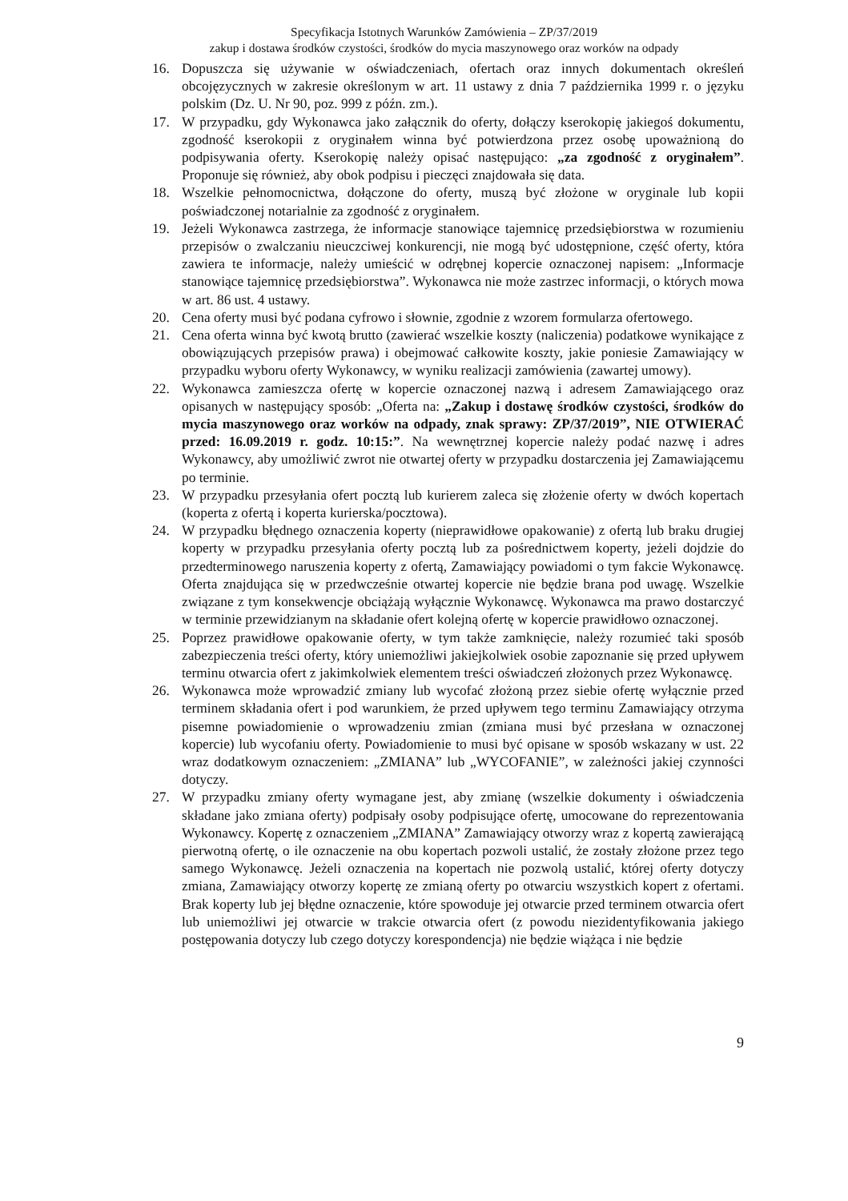Specyfikacja Istotnych Warunków Zamówienia – ZP/37/2019
zakup i dostawa środków czystości, środków do mycia maszynowego oraz worków na odpady
16. Dopuszcza się używanie w oświadczeniach, ofertach oraz innych dokumentach określeń obcojęzycznych w zakresie określonym w art. 11 ustawy z dnia 7 października 1999 r. o języku polskim (Dz. U. Nr 90, poz. 999 z późn. zm.).
17. W przypadku, gdy Wykonawca jako załącznik do oferty, dołączy kserokopię jakiegoś dokumentu, zgodność kserokopii z oryginałem winna być potwierdzona przez osobę upoważnioną do podpisywania oferty. Kserokopię należy opisać następująco: „za zgodność z oryginałem”. Proponuje się również, aby obok podpisu i pieczęci znajdowała się data.
18. Wszelkie pełnomocnictwa, dołączone do oferty, muszą być złożone w oryginale lub kopii poświadczonej notarialnie za zgodność z oryginałem.
19. Jeżeli Wykonawca zastrzega, że informacje stanowiące tajemnicę przedsiębiorstwa w rozumieniu przepisów o zwalczaniu nieuczciwej konkurencji, nie mogą być udostępnione, część oferty, która zawiera te informacje, należy umieścić w odrębnej kopercie oznaczonej napisem: „Informacje stanowiące tajemnicę przedsiębiorstwa”. Wykonawca nie może zastrzec informacji, o których mowa w art. 86 ust. 4 ustawy.
20. Cena oferty musi być podana cyfrowo i słownie, zgodnie z wzorem formularza ofertowego.
21. Cena oferta winna być kwotą brutto (zawierać wszelkie koszty (naliczenia) podatkowe wynikające z obowiązujących przepisów prawa) i obejmować całkowite koszty, jakie poniesie Zamawiający w przypadku wyboru oferty Wykonawcy, w wyniku realizacji zamówienia (zawartej umowy).
22. Wykonawca zamieszcza ofertę w kopercie oznaczonej nazwą i adresem Zamawiającego oraz opisanych w następujący sposób: „Oferta na: „Zakup i dostawę środków czystości, środków do mycia maszynowego oraz worków na odpady, znak sprawy: ZP/37/2019”, NIE OTWIERAĆ przed: 16.09.2019 r. godz. 10:15:”. Na wewnętrznej kopercie należy podać nazwę i adres Wykonawcy, aby umożliwić zwrot nie otwartej oferty w przypadku dostarczenia jej Zamawiającemu po terminie.
23. W przypadku przesyłania ofert pocztą lub kurierem zaleca się złożenie oferty w dwóch kopertach (koperta z ofertą i koperta kurierska/pocztowa).
24. W przypadku błędnego oznaczenia koperty (nieprawidłowe opakowanie) z ofertą lub braku drugiej koperty w przypadku przesyłania oferty pocztą lub za pośrednictwem koperty, jeżeli dojdzie do przedterminowego naruszenia koperty z ofertą, Zamawiający powiadomi o tym fakcie Wykonawcę. Oferta znajdująca się w przedwcześnie otwartej kopercie nie będzie brana pod uwagę. Wszelkie związane z tym konsekwencje obciążają wyłącznie Wykonawcę. Wykonawca ma prawo dostarczyć w terminie przewidzianym na składanie ofert kolejną ofertę w kopercie prawidłowo oznaczonej.
25. Poprzez prawidłowe opakowanie oferty, w tym także zamknięcie, należy rozumieć taki sposób zabezpieczenia treści oferty, który uniemożliwi jakiejkolwiek osobie zapoznanie się przed upływem terminu otwarcia ofert z jakimkolwiek elementem treści oświadczeń złożonych przez Wykonawcę.
26. Wykonawca może wprowadzić zmiany lub wycofać złożoną przez siebie ofertę wyłącznie przed terminem składania ofert i pod warunkiem, że przed upływem tego terminu Zamawiający otrzyma pisemne powiadomienie o wprowadzeniu zmian (zmiana musi być przesłana w oznaczonej kopercie) lub wycofaniu oferty. Powiadomienie to musi być opisane w sposób wskazany w ust. 22 wraz dodatkowym oznaczeniem: „ZMIANA” lub „WYCOFANIE”, w zależności jakiej czynności dotyczy.
27. W przypadku zmiany oferty wymagane jest, aby zmianę (wszelkie dokumenty i oświadczenia składane jako zmiana oferty) podpisały osoby podpisujące ofertę, umocowane do reprezentowania Wykonawcy. Kopertę z oznaczeniem „ZMIANA” Zamawiający otworzy wraz z kopertą zawierającą pierwotną ofertę, o ile oznaczenie na obu kopertach pozwoli ustalić, że zostały złożone przez tego samego Wykonawcę. Jeżeli oznaczenia na kopertach nie pozwolą ustalić, której oferty dotyczy zmiana, Zamawiający otworzy kopertę ze zmianą oferty po otwarciu wszystkich kopert z ofertami. Brak koperty lub jej błędne oznaczenie, które spowoduje jej otwarcie przed terminem otwarcia ofert lub uniemożliwi jej otwarcie w trakcie otwarcia ofert (z powodu niezidentyfikowania jakiego postępowania dotyczy lub czego dotyczy korespondencja) nie będzie wiążąca i nie będzie
9